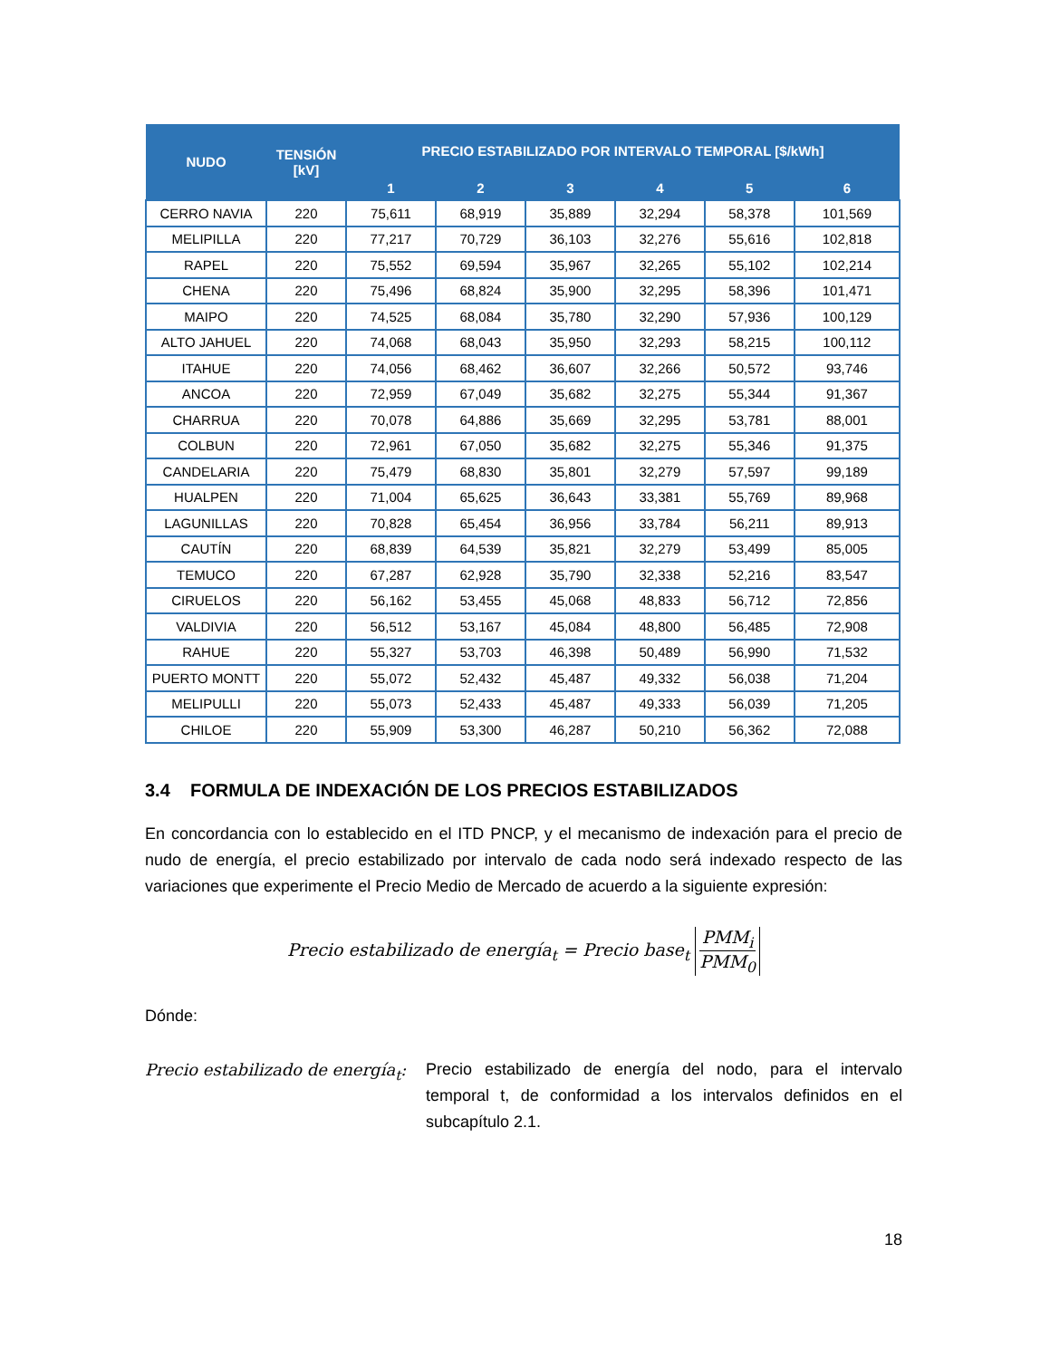| NUDO | TENSIÓN [kV] | PRECIO ESTABILIZADO POR INTERVALO TEMPORAL [$/kWh] | | | | | |
| --- | --- | --- | --- | --- | --- | --- | --- |
| | | 1 | 2 | 3 | 4 | 5 | 6 |
| CERRO NAVIA | 220 | 75,611 | 68,919 | 35,889 | 32,294 | 58,378 | 101,569 |
| MELIPILLA | 220 | 77,217 | 70,729 | 36,103 | 32,276 | 55,616 | 102,818 |
| RAPEL | 220 | 75,552 | 69,594 | 35,967 | 32,265 | 55,102 | 102,214 |
| CHENA | 220 | 75,496 | 68,824 | 35,900 | 32,295 | 58,396 | 101,471 |
| MAIPO | 220 | 74,525 | 68,084 | 35,780 | 32,290 | 57,936 | 100,129 |
| ALTO JAHUEL | 220 | 74,068 | 68,043 | 35,950 | 32,293 | 58,215 | 100,112 |
| ITAHUE | 220 | 74,056 | 68,462 | 36,607 | 32,266 | 50,572 | 93,746 |
| ANCOA | 220 | 72,959 | 67,049 | 35,682 | 32,275 | 55,344 | 91,367 |
| CHARRUA | 220 | 70,078 | 64,886 | 35,669 | 32,295 | 53,781 | 88,001 |
| COLBUN | 220 | 72,961 | 67,050 | 35,682 | 32,275 | 55,346 | 91,375 |
| CANDELARIA | 220 | 75,479 | 68,830 | 35,801 | 32,279 | 57,597 | 99,189 |
| HUALPEN | 220 | 71,004 | 65,625 | 36,643 | 33,381 | 55,769 | 89,968 |
| LAGUNILLAS | 220 | 70,828 | 65,454 | 36,956 | 33,784 | 56,211 | 89,913 |
| CAUTÍN | 220 | 68,839 | 64,539 | 35,821 | 32,279 | 53,499 | 85,005 |
| TEMUCO | 220 | 67,287 | 62,928 | 35,790 | 32,338 | 52,216 | 83,547 |
| CIRUELOS | 220 | 56,162 | 53,455 | 45,068 | 48,833 | 56,712 | 72,856 |
| VALDIVIA | 220 | 56,512 | 53,167 | 45,084 | 48,800 | 56,485 | 72,908 |
| RAHUE | 220 | 55,327 | 53,703 | 46,398 | 50,489 | 56,990 | 71,532 |
| PUERTO MONTT | 220 | 55,072 | 52,432 | 45,487 | 49,332 | 56,038 | 71,204 |
| MELIPULLI | 220 | 55,073 | 52,433 | 45,487 | 49,333 | 56,039 | 71,205 |
| CHILOE | 220 | 55,909 | 53,300 | 46,287 | 50,210 | 56,362 | 72,088 |
3.4 FORMULA DE INDEXACIÓN DE LOS PRECIOS ESTABILIZADOS
En concordancia con lo establecido en el ITD PNCP, y el mecanismo de indexación para el precio de nudo de energía, el precio estabilizado por intervalo de cada nodo será indexado respecto de las variaciones que experimente el Precio Medio de Mercado de acuerdo a la siguiente expresión:
Precio estabilizado de energía<sub>t</sub> = Precio base<sub>t</sub> PMM<sub>i</sub> PMM<sub>0</sub>
Dónde:
Precio estabilizado de energía<sub>t</sub>:
Precio estabilizado de energía del nodo, para el intervalo temporal t, de conformidad a los intervalos definidos en el subcapítulo 2.1.
18